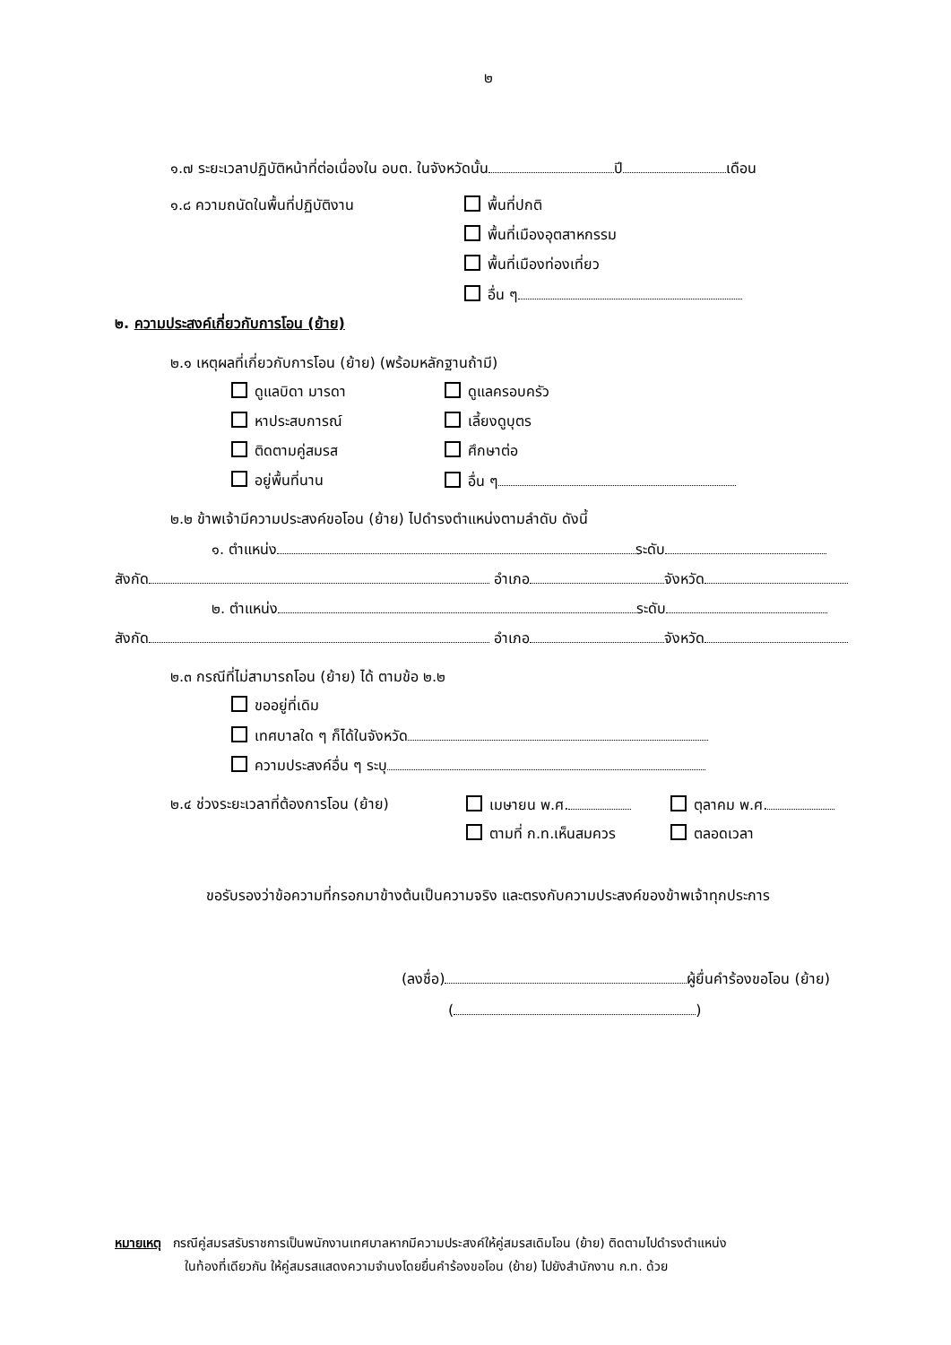๒
๑.๗ ระยะเวลาปฏิบัติหน้าที่ต่อเนื่องใน อบต. ในจังหวัดนั้น ปี เดือน
๑.๘ ความถนัดในพื้นที่ปฏิบัติงาน พื้นที่ปกติ
พื้นที่เมืองอุตสาหกรรม
พื้นที่เมืองท่องเที่ยว
อื่น ๆ
๒. ความประสงค์เกี่ยวกับการโอน (ย้าย)
๒.๑ เหตุผลที่เกี่ยวกับการโอน (ย้าย) (พร้อมหลักฐานถ้ามี)
ดูแลบิดา มารดา ดูแลครอบครัว
หาประสบการณ์ เลี้ยงดูบุตร
ติดตามคู่สมรส ศึกษาต่อ
อยู่พื้นที่นาน อื่น ๆ
๒.๒ ข้าพเจ้ามีความประสงค์ขอโอน (ย้าย) ไปดำรงตำแหน่งตามลำดับ ดังนี้
๑. ตำแหน่ง ระดับ
สังกัด อำเภอ จังหวัด
๒. ตำแหน่ง ระดับ
สังกัด อำเภอ จังหวัด
๒.๓ กรณีที่ไม่สามารถโอน (ย้าย) ได้ ตามข้อ ๒.๒
ขออยู่ที่เดิม
เทศบาลใด ๆ ก็ได้ในจังหวัด
ความประสงค์อื่น ๆ ระบุ
๒.๔ ช่วงระยะเวลาที่ต้องการโอน (ย้าย) เมษายน พ.ศ. ตุลาคม พ.ศ.
ตามที่ ก.ท.เห็นสมควร ตลอดเวลา
ขอรับรองว่าข้อความที่กรอกมาข้างต้นเป็นความจริง และตรงกับความประสงค์ของข้าพเจ้าทุกประการ
(ลงชื่อ) ผู้ยื่นคำร้องขอโอน (ย้าย)
( )
หมายเหตุ กรณีคู่สมรสรับราชการเป็นพนักงานเทศบาลหากมีความประสงค์ให้คู่สมรสเดิมโอน (ย้าย) ติดตามไปดำรงตำแหน่ง
ในท้องที่เดียวกัน ให้คู่สมรสแสดงความจำนงโดยยื่นคำร้องขอโอน (ย้าย) ไปยังสำนักงาน ก.ท. ด้วย